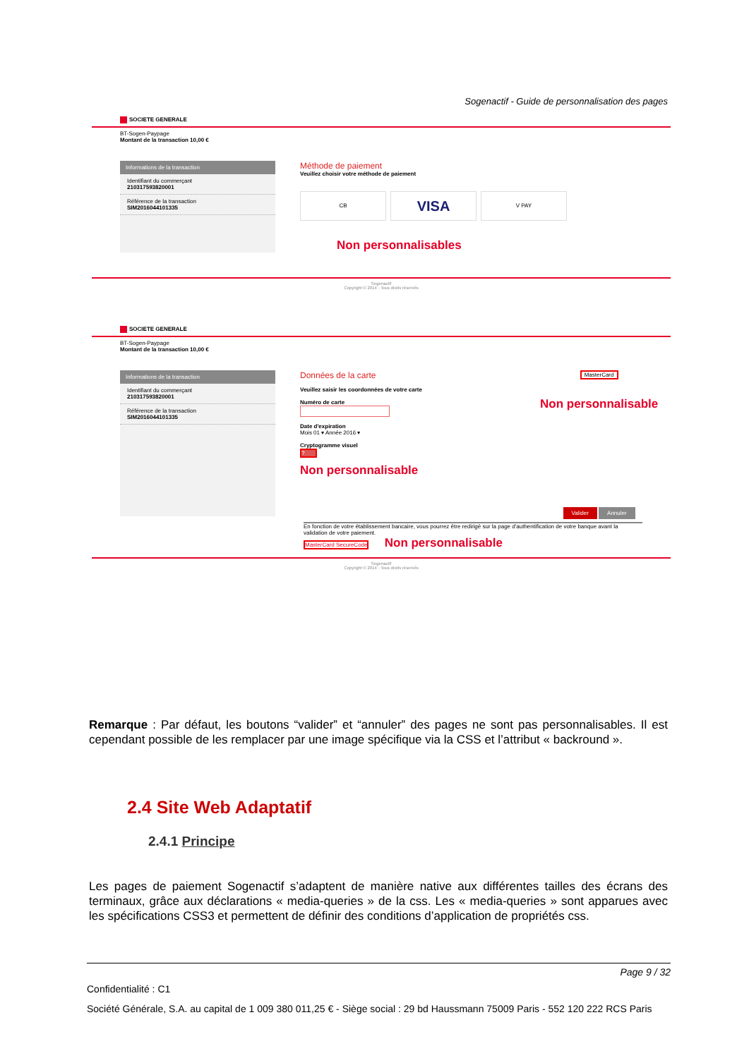Sogenactif - Guide de personnalisation des pages
SOCIETE GENERALE
BT-Sogen-Paypage
Montant de la transaction 10,00 €
Informations de la transaction
Identifiant du commerçant
210317593820001
Référence de la transaction
SIM2016044101335
Méthode de paiement
Veuillez choisir votre méthode de paiement
CB
VISA
V PAY
Non personnalisables
Sogenactif
Copyright © 2014 - Tous droits réservés
SOCIETE GENERALE
BT-Sogen-Paypage
Montant de la transaction 10,00 €
Informations de la transaction
Identifiant du commerçant
210317593820001
Référence de la transaction
SIM2016044101335
Données de la carte
Veuillez saisir les coordonnées de votre carte
Numéro de carte
Date d'expiration
Mois 01 ▾ Année 2016 ▾
Cryptogramme visuel
?
Non personnalisable
MasterCard
Non personnalisable
Valider Annuler
En fonction de votre établissement bancaire, vous pourrez être redirigé sur la page d'authentification de votre banque avant la validation de votre paiement.
MasterCard SecureCode Non personnalisable
Sogenactif
Copyright © 2014 - Tous droits réservés
Remarque : Par défaut, les boutons “valider” et “annuler” des pages ne sont pas personnalisables. Il est cependant possible de les remplacer par une image spécifique via la CSS et l’attribut « backround ».
2.4 Site Web Adaptatif
2.4.1 Principe
Les pages de paiement Sogenactif s’adaptent de manière native aux différentes tailles des écrans des terminaux, grâce aux déclarations « media-queries » de la css. Les « media-queries » sont apparues avec les spécifications CSS3 et permettent de définir des conditions d’application de propriétés css.
Page 9 / 32
Confidentialité : C1
Société Générale, S.A. au capital de 1 009 380 011,25 € - Siège social : 29 bd Haussmann 75009 Paris - 552 120 222 RCS Paris